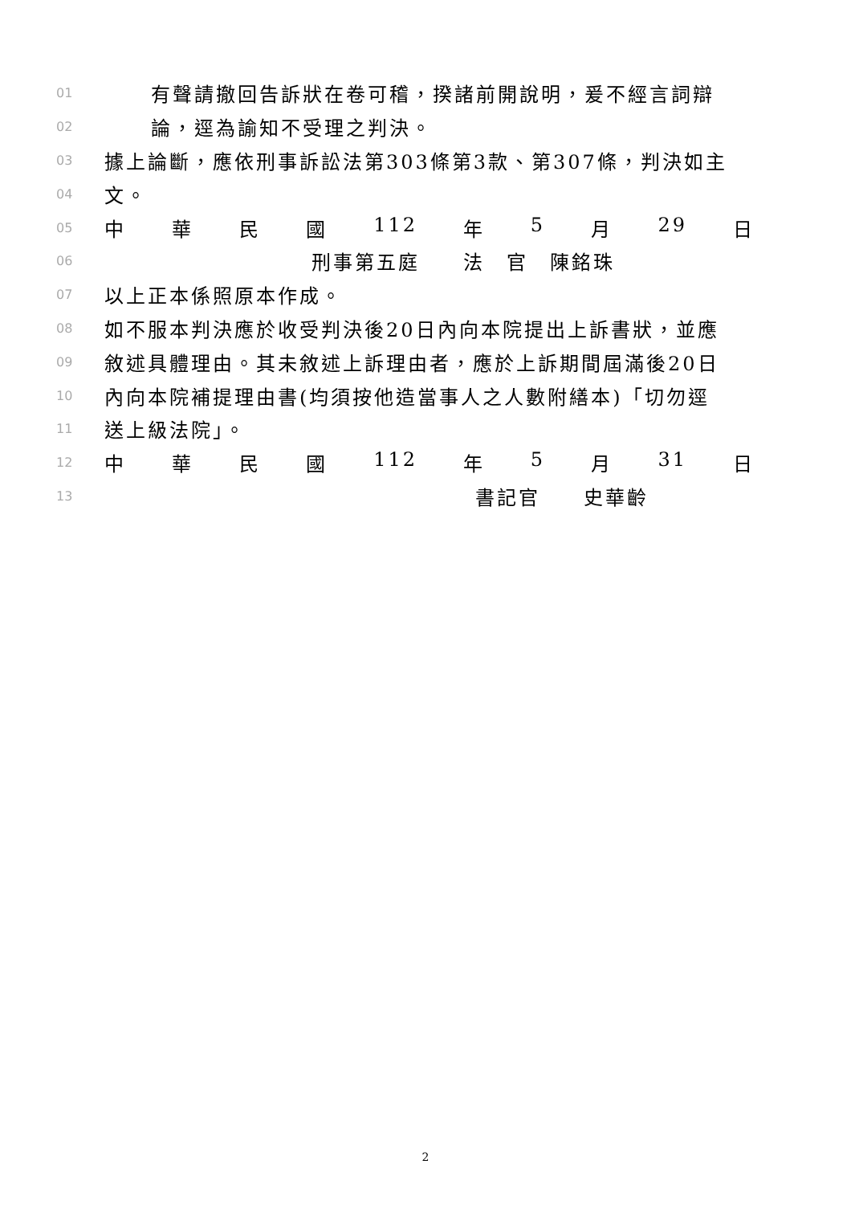01 有聲請撤回告訴狀在卷可稽，揆諸前開說明，爰不經言詞辯
02 論，逕為諭知不受理之判決。
03 據上論斷，應依刑事訴訟法第303條第3款、第307條，判決如主
04 文。
05 中 華 民 國 112 年 5 月 29 日
06 刑事第五庭　　法　官　陳銘珠
07 以上正本係照原本作成。
08 如不服本判決應於收受判決後20日內向本院提出上訴書狀，並應
09 敘述具體理由。其未敘述上訴理由者，應於上訴期間屆滿後20日
10 內向本院補提理由書(均須按他造當事人之人數附繕本)「切勿逕
11 送上級法院」。
12 中 華 民 國 112 年 5 月 31 日
13 書記官　　史華齡
2